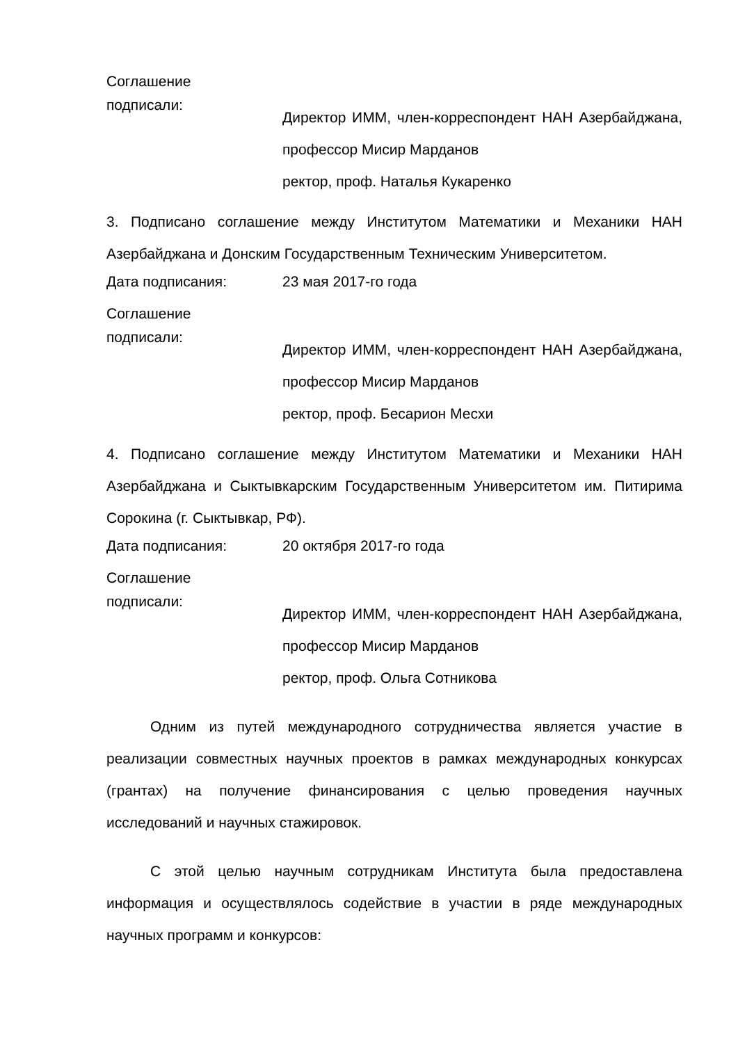Соглашение
подписали:
Директор ИММ, член-корреспондент НАН Азербайджана, профессор Мисир Марданов
ректор, проф. Наталья Кукаренко
3. Подписано соглашение между Институтом Математики и Механики НАН Азербайджана и Донским Государственным Техническим Университетом.
Дата подписания: 23 мая 2017-го года
Соглашение
подписали:
Директор ИММ, член-корреспондент НАН Азербайджана, профессор Мисир Марданов
ректор, проф. Бесарион Месхи
4. Подписано соглашение между Институтом Математики и Механики НАН Азербайджана и Сыктывкарским Государственным Университетом им. Питирима Сорокина (г. Сыктывкар, РФ).
Дата подписания: 20 октября 2017-го года
Соглашение
подписали:
Директор ИММ, член-корреспондент НАН Азербайджана, профессор Мисир Марданов
ректор, проф. Ольга Сотникова
Одним из путей международного сотрудничества является участие в реализации совместных научных проектов в рамках международных конкурсах (грантах) на получение финансирования с целью проведения научных исследований и научных стажировок.
С этой целью научным сотрудникам Института была предоставлена информация и осуществлялось содействие в участии в ряде международных научных программ и конкурсов: